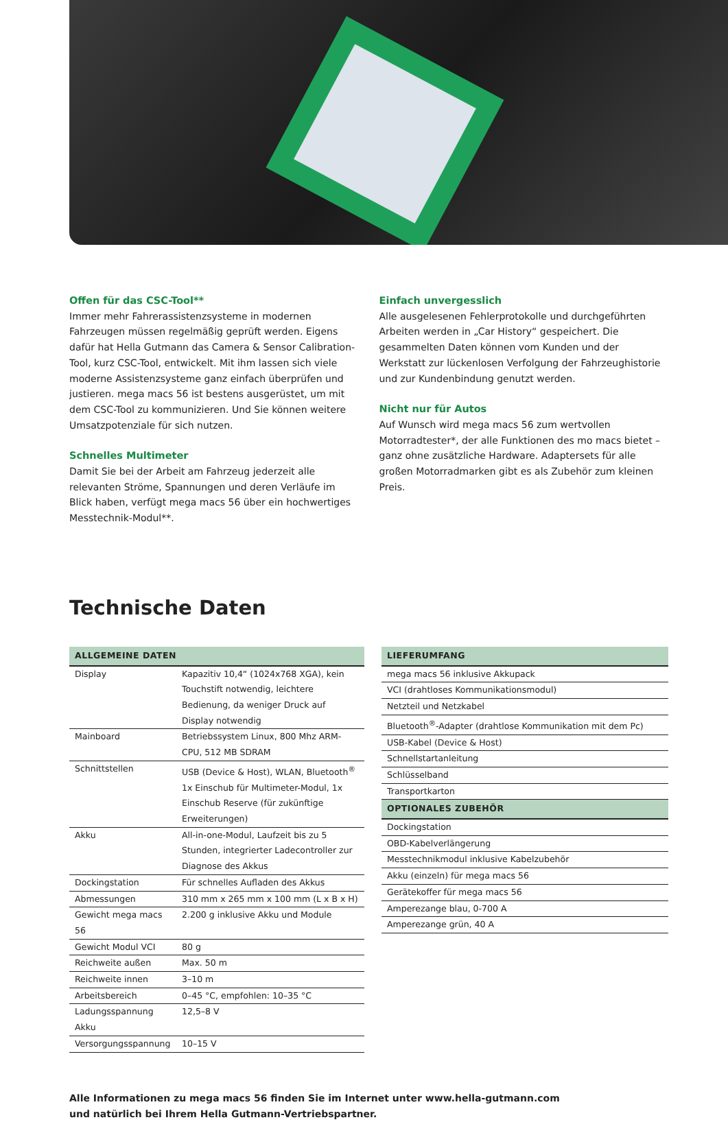Offen für das CSC-Tool**
Immer mehr Fahrerassistenzsysteme in modernen Fahrzeugen müssen regelmäßig geprüft werden. Eigens dafür hat Hella Gutmann das Camera & Sensor Calibration-Tool, kurz CSC-Tool, entwickelt. Mit ihm lassen sich viele moderne Assistenzsysteme ganz einfach überprüfen und justieren. mega macs 56 ist bestens ausgerüstet, um mit dem CSC-Tool zu kommunizieren. Und Sie können weitere Umsatzpotenziale für sich nutzen.
Schnelles Multimeter
Damit Sie bei der Arbeit am Fahrzeug jederzeit alle relevanten Ströme, Spannungen und deren Verläufe im Blick haben, verfügt mega macs 56 über ein hochwertiges Messtechnik-Modul**.
Einfach unvergesslich
Alle ausgelesenen Fehlerprotokolle und durchgeführten Arbeiten werden in „Car History“ gespeichert. Die gesammelten Daten können vom Kunden und der Werkstatt zur lückenlosen Verfolgung der Fahrzeughistorie und zur Kundenbindung genutzt werden.
Nicht nur für Autos
Auf Wunsch wird mega macs 56 zum wertvollen Motorradtester*, der alle Funktionen des mo macs bietet – ganz ohne zusätzliche Hardware. Adaptersets für alle großen Motorradmarken gibt es als Zubehör zum kleinen Preis.
Technische Daten
| ALLGEMEINE DATEN | |
| --- | --- |
| Display | Kapazitiv 10,4“ (1024x768 XGA), kein Touchstift notwendig, leichtere Bedienung, da weniger Druck auf Display notwendig |
| Mainboard | Betriebssystem Linux, 800 Mhz ARM-CPU, 512 MB SDRAM |
| Schnittstellen | USB (Device & Host), WLAN, Bluetooth<sup>®</sup> 1x Einschub für Multimeter-Modul, 1x Einschub Reserve (für zukünftige Erweiterungen) |
| Akku | All-in-one-Modul, Laufzeit bis zu 5 Stunden, integrierter Ladecontroller zur Diagnose des Akkus |
| Dockingstation | Für schnelles Aufladen des Akkus |
| Abmessungen | 310 mm x 265 mm x 100 mm (L x B x H) |
| Gewicht mega macs 56 | 2.200 g inklusive Akku und Module |
| Gewicht Modul VCI | 80 g |
| Reichweite außen | Max. 50 m |
| Reichweite innen | 3–10 m |
| Arbeitsbereich | 0–45 °C, empfohlen: 10–35 °C |
| Ladungsspannung Akku | 12,5–8 V |
| Versorgungsspannung | 10–15 V |
| LIEFERUMFANG |
| --- |
| mega macs 56 inklusive Akkupack |
| VCI (drahtloses Kommunikationsmodul) |
| Netzteil und Netzkabel |
| Bluetooth<sup>®</sup>-Adapter (drahtlose Kommunikation mit dem Pc) |
| USB-Kabel (Device & Host) |
| Schnellstartanleitung |
| Schlüsselband |
| Transportkarton |
| OPTIONALES ZUBEHÖR |
| Dockingstation |
| OBD-Kabelverlängerung |
| Messtechnikmodul inklusive Kabelzubehör |
| Akku (einzeln) für mega macs 56 |
| Gerätekoffer für mega macs 56 |
| Amperezange blau, 0-700 A |
| Amperezange grün, 40 A |
Alle Informationen zu mega macs 56 finden Sie im Internet unter www.hella-gutmann.com
und natürlich bei Ihrem Hella Gutmann-Vertriebspartner.